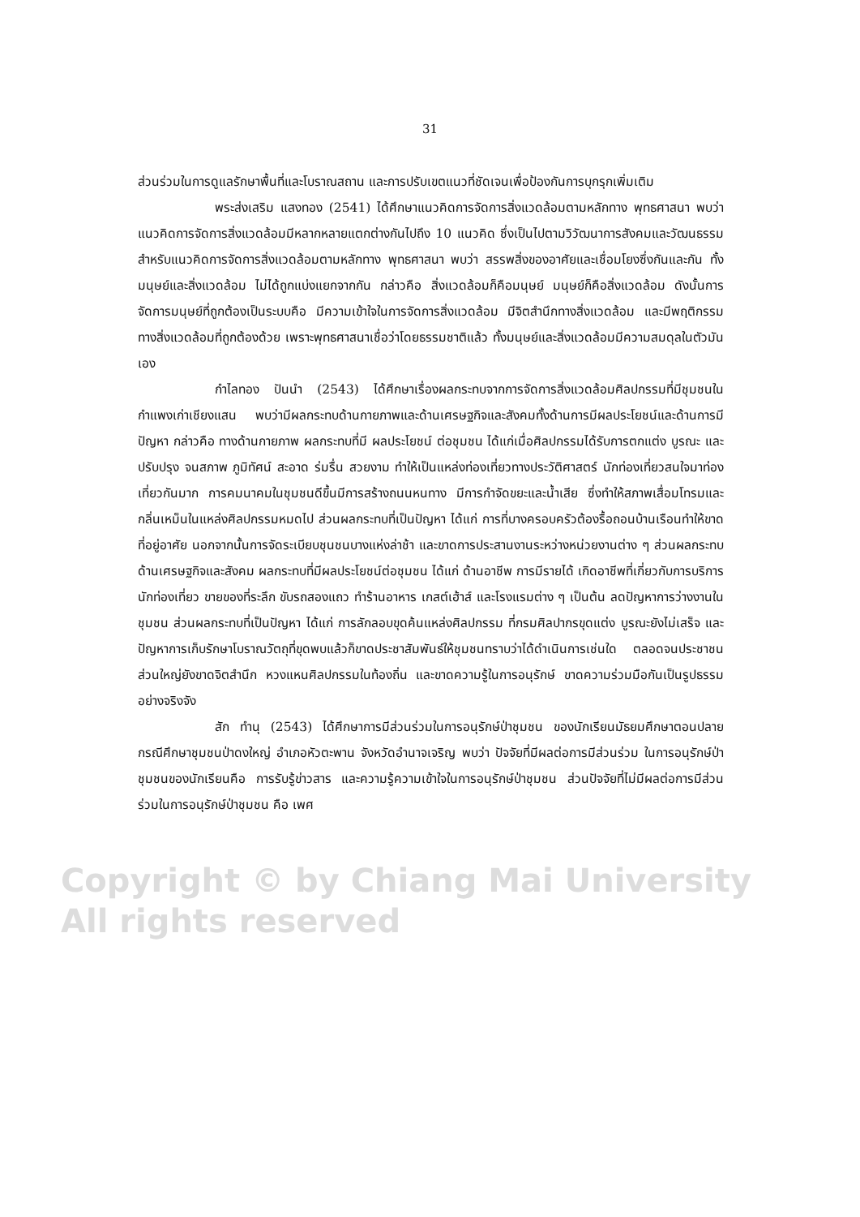Copyright © by Chiang Mai University
All rights reserved
31
ส่วนร่วมในการดูแลรักษาพื้นที่และโบราณสถาน และการปรับเขตแนวที่ชัดเจนเพื่อป้องกันการบุกรุกเพิ่มเติม
พระส่งเสริม แสงทอง (2541) ได้ศึกษาแนวคิดการจัดการสิ่งแวดล้อมตามหลักทาง พุทธศาสนา พบว่า แนวคิดการจัดการสิ่งแวดล้อมมีหลากหลายแตกต่างกันไปถึง 10 แนวคิด ซึ่งเป็นไปตามวิวัฒนาการสังคมและวัฒนธรรม สำหรับแนวคิดการจัดการสิ่งแวดล้อมตามหลักทาง พุทธศาสนา พบว่า สรรพสิ่งของอาศัยและเชื่อมโยงซึ่งกันและกัน ทั้งมนุษย์และสิ่งแวดล้อม ไม่ได้ถูกแบ่งแยกจากกัน กล่าวคือ สิ่งแวดล้อมก็คือมนุษย์ มนุษย์ก็คือสิ่งแวดล้อม ดังนั้นการจัดการมนุษย์ที่ถูกต้องเป็นระบบคือ มีความเข้าใจในการจัดการสิ่งแวดล้อม มีจิตสำนึกทางสิ่งแวดล้อม และมีพฤติกรรมทางสิ่งแวดล้อมที่ถูกต้องด้วย เพราะพุทธศาสนาเชื่อว่าโดยธรรมชาติแล้ว ทั้งมนุษย์และสิ่งแวดล้อมมีความสมดุลในตัวมันเอง
กำไลทอง ปันนำ (2543) ได้ศึกษาเรื่องผลกระทบจากการจัดการสิ่งแวดล้อมศิลปกรรมที่มีชุมชนในกำแพงเก่าเชียงแสน พบว่ามีผลกระทบด้านกายภาพและด้านเศรษฐกิจและสังคมทั้งด้านการมีผลประโยชน์และด้านการมีปัญหา กล่าวคือ ทางด้านกายภาพ ผลกระทบที่มี ผลประโยชน์ ต่อชุมชน ได้แก่เมื่อศิลปกรรมได้รับการตกแต่ง บูรณะ และปรับปรุง จนสภาพ ภูมิทัศน์ สะอาด ร่มรื่น สวยงาม ทำให้เป็นแหล่งท่องเที่ยวทางประวัติศาสตร์ นักท่องเที่ยวสนใจมาท่องเที่ยวกันมาก การคมนาคมในชุมชนดีขึ้นมีการสร้างถนนหนทาง มีการกำจัดขยะและน้ำเสีย ซึ่งทำให้สภาพเสื่อมโทรมและกลิ่นเหม็นในแหล่งศิลปกรรมหมดไป ส่วนผลกระทบที่เป็นปัญหา ได้แก่ การที่บางครอบครัวต้องรื้อถอนบ้านเรือนทำให้ขาดที่อยู่อาศัย นอกจากนั้นการจัดระเบียบชุนชนบางแห่งล่าช้า และขาดการประสานงานระหว่างหน่วยงานต่าง ๆ ส่วนผลกระทบด้านเศรษฐกิจและสังคม ผลกระทบที่มีผลประโยชน์ต่อชุมชน ได้แก่ ด้านอาชีพ การมีรายได้ เกิดอาชีพที่เกี่ยวกับการบริการนักท่องเที่ยว ขายของที่ระลึก ขับรถสองแถว ทำร้านอาหาร เกสต์เฮ้าส์ และโรงแรมต่าง ๆ เป็นต้น ลดปัญหาการว่างงานในชุมชน ส่วนผลกระทบที่เป็นปัญหา ได้แก่ การลักลอบขุดค้นแหล่งศิลปกรรม ที่กรมศิลปากรขุดแต่ง บูรณะยังไม่เสร็จ และปัญหาการเก็บรักษาโบราณวัตถุที่ขุดพบแล้วก็ขาดประชาสัมพันธ์ให้ชุมชนทราบว่าได้ดำเนินการเช่นใด ตลอดจนประชาชนส่วนใหญ่ยังขาดจิตสำนึก หวงแหนศิลปกรรมในท้องถิ่น และขาดความรู้ในการอนุรักษ์ ขาดความร่วมมือกันเป็นรูปธรรม อย่างจริงจัง
สัก ทำนุ (2543) ได้ศึกษาการมีส่วนร่วมในการอนุรักษ์ป่าชุมชน ของนักเรียนมัธยมศึกษาตอนปลาย กรณีศึกษาชุมชนป่าดงใหญ่ อำเภอหัวตะพาน จังหวัดอำนาจเจริญ พบว่า ปัจจัยที่มีผลต่อการมีส่วนร่วม ในการอนุรักษ์ป่าชุมชนของนักเรียนคือ การรับรู้ข่าวสาร และความรู้ความเข้าใจในการอนุรักษ์ป่าชุมชน ส่วนปัจจัยที่ไม่มีผลต่อการมีส่วนร่วมในการอนุรักษ์ป่าชุมชน คือ เพศ